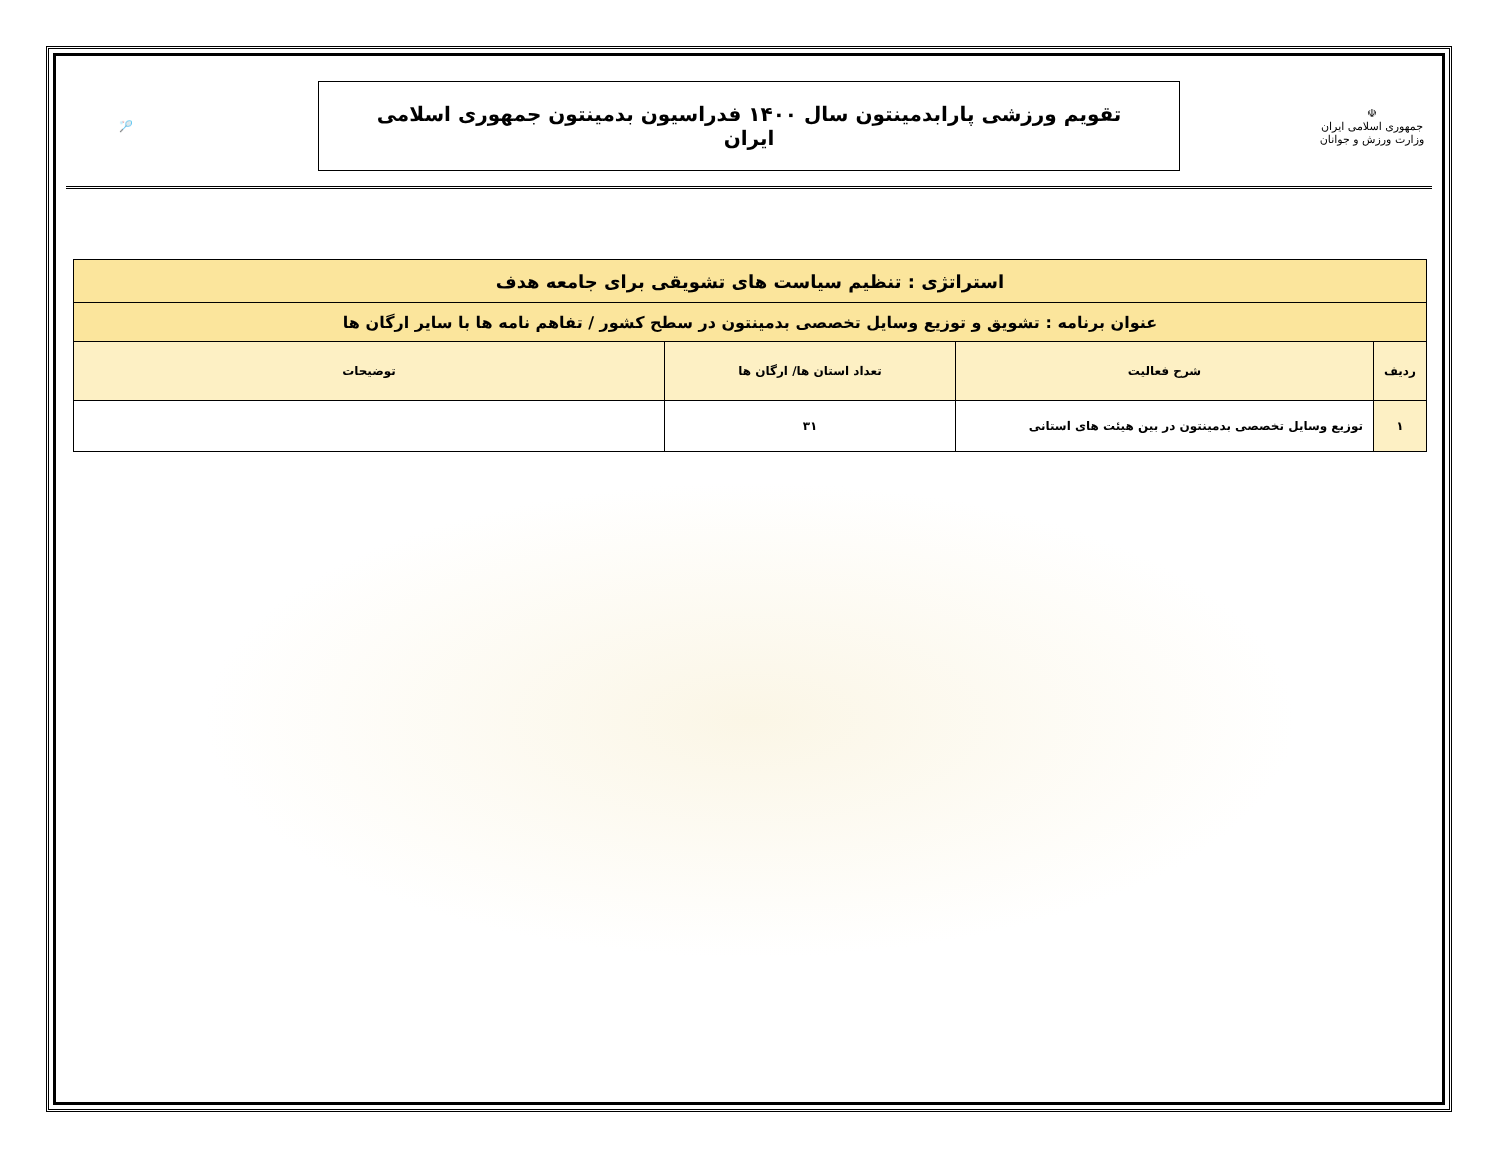☫
جمهوری اسلامی ایران
وزارت ورزش و جوانان
تقویم ورزشی پارابدمینتون سال ۱۴۰۰ فدراسیون بدمینتون جمهوری اسلامی ایران
🏸
| استراتژی : تنظیم سیاست های تشویقی برای جامعه هدف | | | |
| عنوان برنامه : تشویق و توزیع وسایل تخصصی بدمینتون در سطح کشور / تفاهم نامه ها با سایر ارگان ها | | | |
| ردیف | شرح فعالیت | تعداد استان ها/ ارگان ها | توضیحات |
| ۱ | توزیع وسایل تخصصی بدمینتون در بین هیئت های استانی | ۳۱ | |